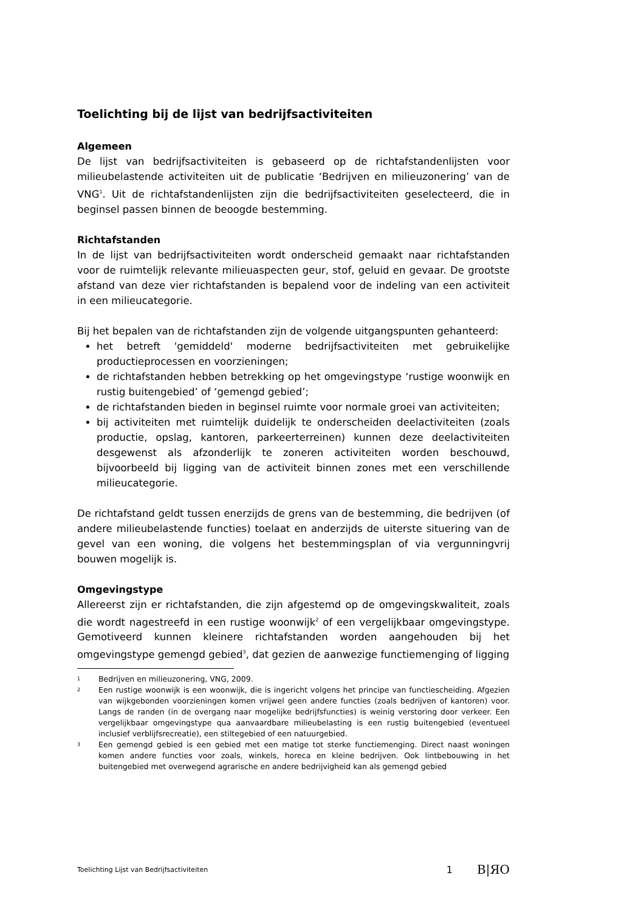Toelichting bij de lijst van bedrijfsactiviteiten
Algemeen
De lijst van bedrijfsactiviteiten is gebaseerd op de richtafstandenlijsten voor milieubelastende activiteiten uit de publicatie ‘Bedrijven en milieuzonering’ van de VNG<sup>1</sup>. Uit de richtafstandenlijsten zijn die bedrijfsactiviteiten geselecteerd, die in beginsel passen binnen de beoogde bestemming.
Richtafstanden
In de lijst van bedrijfsactiviteiten wordt onderscheid gemaakt naar richtafstanden voor de ruimtelijk relevante milieuaspecten geur, stof, geluid en gevaar. De grootste afstand van deze vier richtafstanden is bepalend voor de indeling van een activiteit in een milieucategorie.
Bij het bepalen van de richtafstanden zijn de volgende uitgangspunten gehanteerd:
het betreft 'gemiddeld' moderne bedrijfsactiviteiten met gebruikelijke productieprocessen en voorzieningen;
de richtafstanden hebben betrekking op het omgevingstype ‘rustige woonwijk en rustig buitengebied’ of ‘gemengd gebied’;
de richtafstanden bieden in beginsel ruimte voor normale groei van activiteiten;
bij activiteiten met ruimtelijk duidelijk te onderscheiden deelactiviteiten (zoals productie, opslag, kantoren, parkeerterreinen) kunnen deze deelactiviteiten desgewenst als afzonderlijk te zoneren activiteiten worden beschouwd, bijvoorbeeld bij ligging van de activiteit binnen zones met een verschillende milieucategorie.
De richtafstand geldt tussen enerzijds de grens van de bestemming, die bedrijven (of andere milieubelastende functies) toelaat en anderzijds de uiterste situering van de gevel van een woning, die volgens het bestemmingsplan of via vergunningvrij bouwen mogelijk is.
Omgevingstype
Allereerst zijn er richtafstanden, die zijn afgestemd op de omgevingskwaliteit, zoals die wordt nagestreefd in een rustige woonwijk<sup>2</sup> of een vergelijkbaar omgevingstype. Gemotiveerd kunnen kleinere richtafstanden worden aangehouden bij het omgevingstype gemengd gebied<sup>3</sup>, dat gezien de aanwezige functiemenging of ligging
1 Bedrijven en milieuzonering, VNG, 2009.
2 Een rustige woonwijk is een woonwijk, die is ingericht volgens het principe van functiescheiding. Afgezien van wijkgebonden voorzieningen komen vrijwel geen andere functies (zoals bedrijven of kantoren) voor. Langs de randen (in de overgang naar mogelijke bedrijfsfuncties) is weinig verstoring door verkeer. Een vergelijkbaar omgevingstype qua aanvaardbare milieubelasting is een rustig buitengebied (eventueel inclusief verblijfsrecreatie), een stiltegebied of een natuurgebied.
3 Een gemengd gebied is een gebied met een matige tot sterke functiemenging. Direct naast woningen komen andere functies voor zoals, winkels, horeca en kleine bedrijven. Ook lintbebouwing in het buitengebied met overwegend agrarische en andere bedrijvigheid kan als gemengd gebied
Toelichting Lijst van Bedrijfsactiviteiten 1 B|ЯO